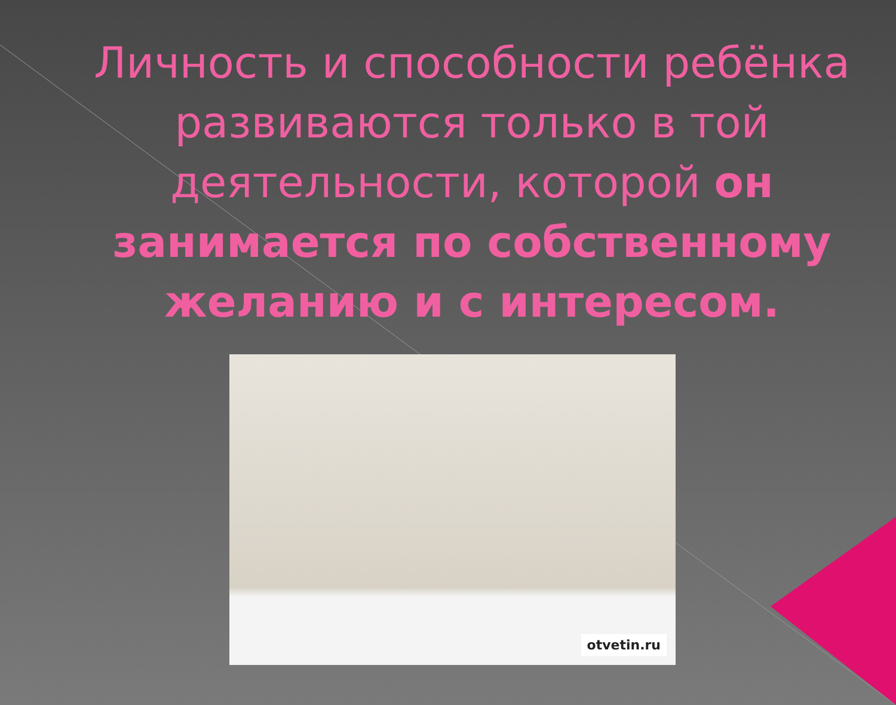Личность и способности ребёнка развиваются только в той деятельности, которой он занимается по собственному желанию и с интересом.
otvetin.ru